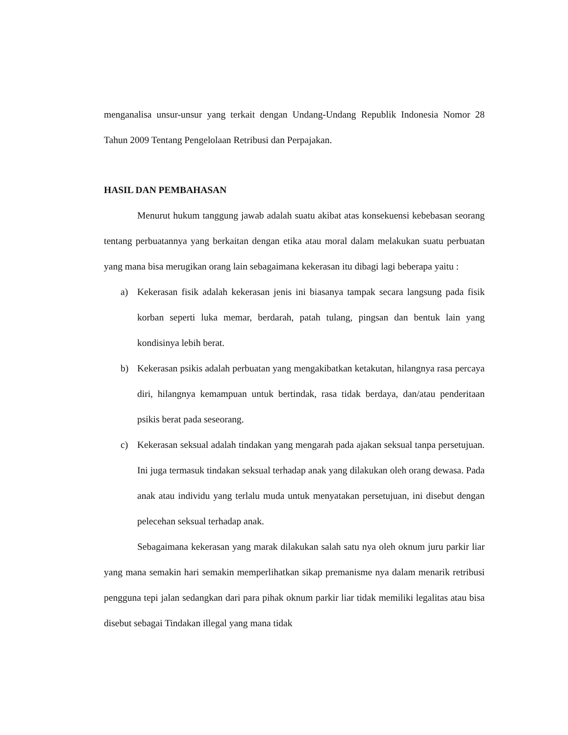menganalisa unsur-unsur yang terkait dengan Undang-Undang Republik Indonesia Nomor 28 Tahun 2009 Tentang Pengelolaan Retribusi dan Perpajakan.
HASIL DAN PEMBAHASAN
Menurut hukum tanggung jawab adalah suatu akibat atas konsekuensi kebebasan seorang tentang perbuatannya yang berkaitan dengan etika atau moral dalam melakukan suatu perbuatan yang mana bisa merugikan orang lain sebagaimana kekerasan itu dibagi lagi beberapa yaitu :
a) Kekerasan fisik adalah kekerasan jenis ini biasanya tampak secara langsung pada fisik korban seperti luka memar, berdarah, patah tulang, pingsan dan bentuk lain yang kondisinya lebih berat.
b) Kekerasan psikis adalah perbuatan yang mengakibatkan ketakutan, hilangnya rasa percaya diri, hilangnya kemampuan untuk bertindak, rasa tidak berdaya, dan/atau penderitaan psikis berat pada seseorang.
c) Kekerasan seksual adalah tindakan yang mengarah pada ajakan seksual tanpa persetujuan. Ini juga termasuk tindakan seksual terhadap anak yang dilakukan oleh orang dewasa. Pada anak atau individu yang terlalu muda untuk menyatakan persetujuan, ini disebut dengan pelecehan seksual terhadap anak.
Sebagaimana kekerasan yang marak dilakukan salah satu nya oleh oknum juru parkir liar yang mana semakin hari semakin memperlihatkan sikap premanisme nya dalam menarik retribusi pengguna tepi jalan sedangkan dari para pihak oknum parkir liar tidak memiliki legalitas atau bisa disebut sebagai Tindakan illegal yang mana tidak